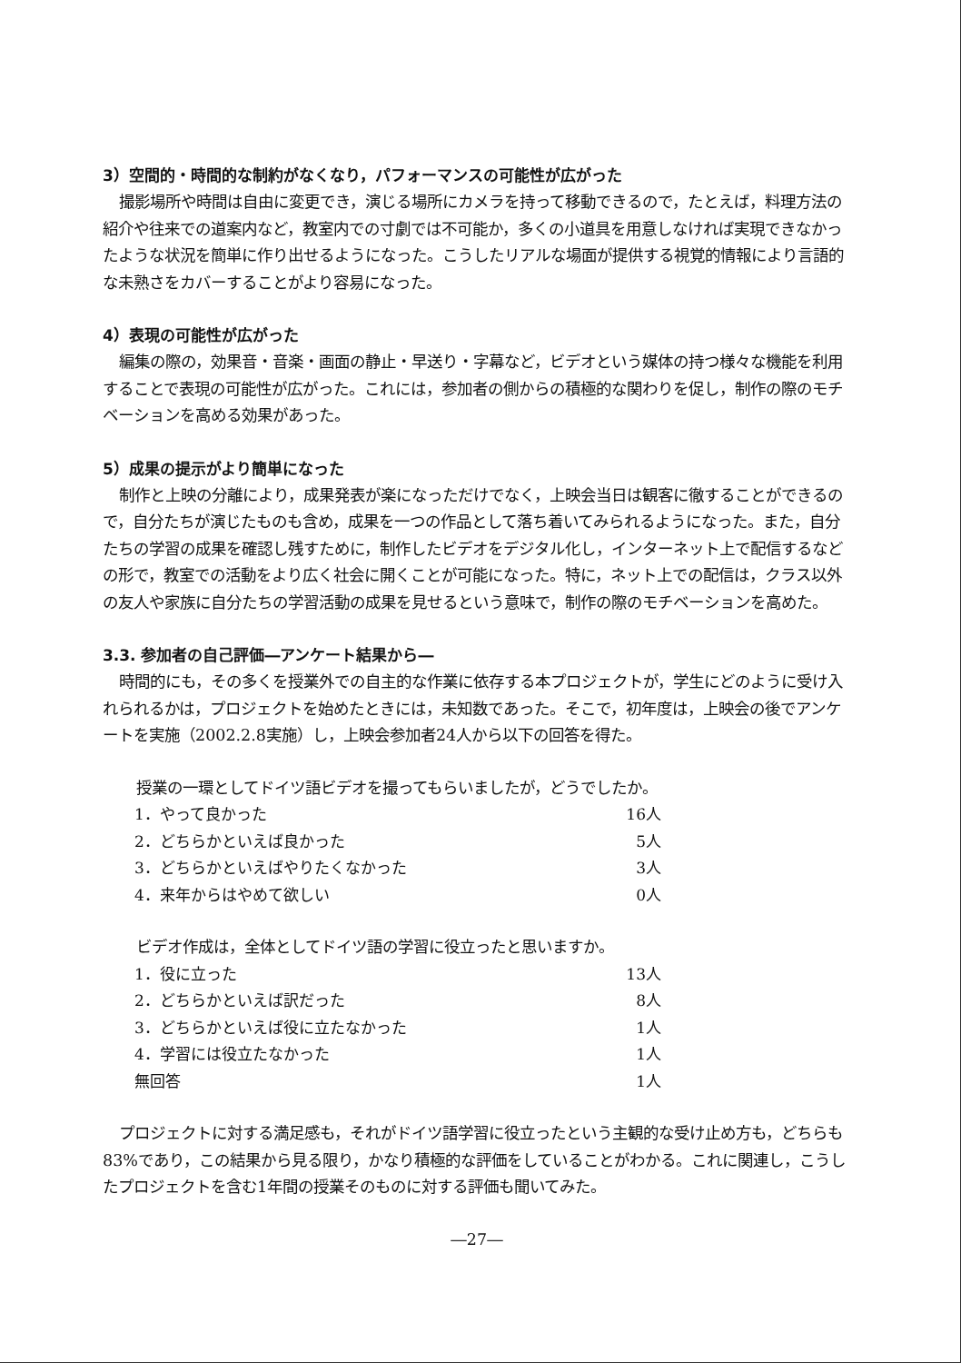3）空間的・時間的な制約がなくなり，パフォーマンスの可能性が広がった
撮影場所や時間は自由に変更でき，演じる場所にカメラを持って移動できるので，たとえば，料理方法の紹介や往来での道案内など，教室内での寸劇では不可能か，多くの小道具を用意しなければ実現できなかったような状況を簡単に作り出せるようになった。こうしたリアルな場面が提供する視覚的情報により言語的な未熟さをカバーすることがより容易になった。
4）表現の可能性が広がった
編集の際の，効果音・音楽・画面の静止・早送り・字幕など，ビデオという媒体の持つ様々な機能を利用することで表現の可能性が広がった。これには，参加者の側からの積極的な関わりを促し，制作の際のモチベーションを高める効果があった。
5）成果の提示がより簡単になった
制作と上映の分離により，成果発表が楽になっただけでなく，上映会当日は観客に徹することができるので，自分たちが演じたものも含め，成果を一つの作品として落ち着いてみられるようになった。また，自分たちの学習の成果を確認し残すために，制作したビデオをデジタル化し，インターネット上で配信するなどの形で，教室での活動をより広く社会に開くことが可能になった。特に，ネット上での配信は，クラス以外の友人や家族に自分たちの学習活動の成果を見せるという意味で，制作の際のモチベーションを高めた。
3.3. 参加者の自己評価―アンケート結果から―
時間的にも，その多くを授業外での自主的な作業に依存する本プロジェクトが，学生にどのように受け入れられるかは，プロジェクトを始めたときには，未知数であった。そこで，初年度は，上映会の後でアンケートを実施（2002.2.8実施）し，上映会参加者24人から以下の回答を得た。
授業の一環としてドイツ語ビデオを撮ってもらいましたが，どうでしたか。
| 1．やって良かった | 16人 |
| 2．どちらかといえば良かった | 5人 |
| 3．どちらかといえばやりたくなかった | 3人 |
| 4．来年からはやめて欲しい | 0人 |
ビデオ作成は，全体としてドイツ語の学習に役立ったと思いますか。
| 1．役に立った | 13人 |
| 2．どちらかといえば訳だった | 8人 |
| 3．どちらかといえば役に立たなかった | 1人 |
| 4．学習には役立たなかった | 1人 |
| 無回答 | 1人 |
プロジェクトに対する満足感も，それがドイツ語学習に役立ったという主観的な受け止め方も，どちらも83%であり，この結果から見る限り，かなり積極的な評価をしていることがわかる。これに関連し，こうしたプロジェクトを含む1年間の授業そのものに対する評価も聞いてみた。
―27―